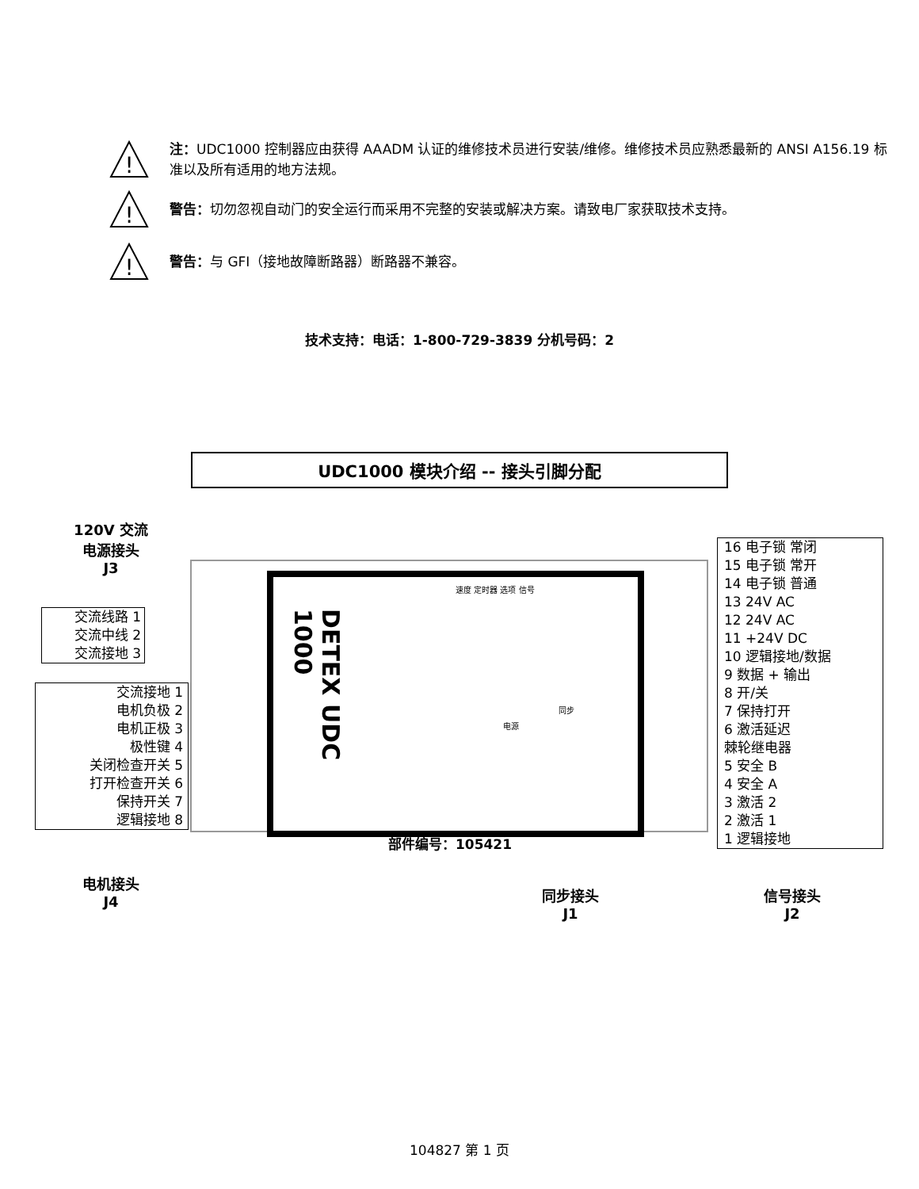!
注：UDC1000 控制器应由获得 AAADM 认证的维修技术员进行安装/维修。维修技术员应熟悉最新的 ANSI A156.19 标准以及所有适用的地方法规。
!
警告：切勿忽视自动门的安全运行而采用不完整的安装或解决方案。请致电厂家获取技术支持。
!
警告：与 GFI（接地故障断路器）断路器不兼容。
技术支持：电话：1-800-729-3839 分机号码：2
UDC1000 模块介绍 -- 接头引脚分配
120V 交流
电源接头
J3
交流线路 1
交流中线 2
交流接地 3
交流接地 1
电机负极 2
电机正极 3
极性键 4
关闭检查开关 5
打开检查开关 6
保持开关 7
逻辑接地 8
电机接头
J4
DETEX UDC 1000
速度 定时器 选项 信号
同步
电源
部件编号：105421
同步接头
J1
16 电子锁 常闭
15 电子锁 常开
14 电子锁 普通
13 24V AC
12 24V AC
11 +24V DC
10 逻辑接地/数据
9 数据 + 输出
8 开/关
7 保持打开
6 激活延迟
棘轮继电器
5 安全 B
4 安全 A
3 激活 2
2 激活 1
1 逻辑接地
信号接头
J2
104827 第 1 页